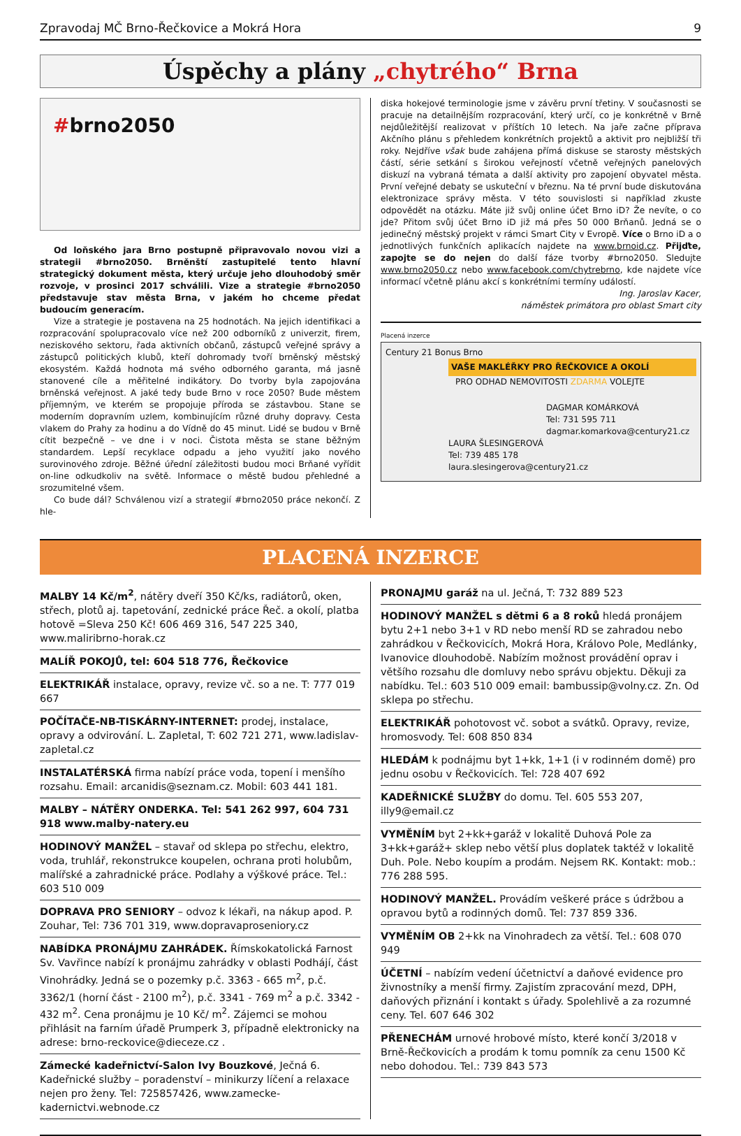Zpravodaj MČ Brno-Řečkovice a Mokrá Hora 9
Úspěchy a plány „chytrého“ Brna
#brno2050
Od loňského jara Brno postupně připravovalo novou vizi a strategii #brno2050. Brněnští zastupitelé tento hlavní strategický dokument města, který určuje jeho dlouhodobý směr rozvoje, v prosinci 2017 schválili. Vize a strategie #brno2050 představuje stav města Brna, v jakém ho chceme předat budoucím generacím.
Vize a strategie je postavena na 25 hodnotách. Na jejich identifikaci a rozpracování spolupracovalo více než 200 odborníků z univerzit, firem, neziskového sektoru, řada aktivních občanů, zástupců veřejné správy a zástupců politických klubů, kteří dohromady tvoří brněnský městský ekosystém. Každá hodnota má svého odborného garanta, má jasně stanovené cíle a měřitelné indikátory. Do tvorby byla zapojována brněnská veřejnost. A jaké tedy bude Brno v roce 2050? Bude městem příjemným, ve kterém se propojuje příroda se zástavbou. Stane se moderním dopravním uzlem, kombinujícím různé druhy dopravy. Cesta vlakem do Prahy za hodinu a do Vídně do 45 minut. Lidé se budou v Brně cítit bezpečně – ve dne i v noci. Čistota města se stane běžným standardem. Lepší recyklace odpadu a jeho využití jako nového surovinového zdroje. Běžné úřední záležitosti budou moci Brňané vyřídit on-line odkudkoliv na světě. Informace o městě budou přehledné a srozumitelné všem.
Co bude dál? Schválenou vizí a strategií #brno2050 práce nekončí. Z hle-
diska hokejové terminologie jsme v závěru první třetiny. V současnosti se pracuje na detailnějším rozpracování, který určí, co je konkrétně v Brně nejdůležitější realizovat v příštích 10 letech. Na jaře začne příprava Akčního plánu s přehledem konkrétních projektů a aktivit pro nejbližší tři roky. Nejdříve však bude zahájena přímá diskuse se starosty městských částí, série setkání s širokou veřejností včetně veřejných panelových diskuzí na vybraná témata a další aktivity pro zapojení obyvatel města. První veřejné debaty se uskuteční v březnu. Na té první bude diskutována elektronizace správy města. V této souvislosti si například zkuste odpovědět na otázku. Máte již svůj online účet Brno iD? Že nevíte, o co jde? Přitom svůj účet Brno iD již má přes 50 000 Brňanů. Jedná se o jedinečný městský projekt v rámci Smart City v Evropě. Více o Brno iD a o jednotlivých funkčních aplikacích najdete na www.brnoid.cz. Přijďte, zapojte se do nejen do další fáze tvorby #brno2050. Sledujte www.brno2050.cz nebo www.facebook.com/chytrebrno, kde najdete více informací včetně plánu akcí s konkrétními termíny událostí.
Ing. Jaroslav Kacer,
náměstek primátora pro oblast Smart city
Placená inzerce
Century 21 Bonus Brno
VAŠE MAKLÉŘKY PRO ŘEČKOVICE A OKOLÍ
PRO ODHAD NEMOVITOSTI ZDARMA VOLEJTE
DAGMAR KOMÁRKOVÁ
Tel: 731 595 711
dagmar.komarkova@century21.cz
LAURA ŠLESINGEROVÁ
Tel: 739 485 178
laura.slesingerova@century21.cz
PLACENÁ INZERCE
MALBY 14 Kč/m<sup>2</sup>, nátěry dveří 350 Kč/ks, radiátorů, oken, střech, plotů aj. tapetování, zednické práce Řeč. a okolí, platba hotově =Sleva 250 Kč! 606 469 316, 547 225 340, www.maliribrno-horak.cz
MALÍŘ POKOJŮ, tel: 604 518 776, Řečkovice
ELEKTRIKÁŘ instalace, opravy, revize vč. so a ne. T: 777 019 667
POČÍTAČE-NB-TISKÁRNY-INTERNET: prodej, instalace, opravy a odvirování. L. Zapletal, T: 602 721 271, www.ladislav-zapletal.cz
INSTALATÉRSKÁ firma nabízí práce voda, topení i menšího rozsahu. Email: arcanidis@seznam.cz. Mobil: 603 441 181.
MALBY – NÁTĚRY ONDERKA. Tel: 541 262 997, 604 731 918 www.malby-natery.eu
HODINOVÝ MANŽEL – stavař od sklepa po střechu, elektro, voda, truhlář, rekonstrukce koupelen, ochrana proti holubům, malířské a zahradnické práce. Podlahy a výškové práce. Tel.: 603 510 009
DOPRAVA PRO SENIORY – odvoz k lékaři, na nákup apod. P. Zouhar, Tel: 736 701 319, www.dopravaproseniory.cz
NABÍDKA PRONÁJMU ZAHRÁDEK. Římskokatolická Farnost Sv. Vavřince nabízí k pronájmu zahrádky v oblasti Podhájí, část Vinohrádky. Jedná se o pozemky p.č. 3363 - 665 m<sup>2</sup>, p.č. 3362/1 (horní část - 2100 m<sup>2</sup>), p.č. 3341 - 769 m<sup>2</sup> a p.č. 3342 - 432 m<sup>2</sup>. Cena pronájmu je 10 Kč/ m<sup>2</sup>. Zájemci se mohou přihlásit na farním úřadě Prumperk 3, případně elektronicky na adrese: brno-reckovice@dieceze.cz .
Zámecké kadeřnictví-Salon Ivy Bouzkové, Ječná 6. Kadeřnické služby – poradenství – minikurzy líčení a relaxace nejen pro ženy. Tel: 725857426, www.zamecke-kadernictvi.webnode.cz
PRONAJMU garáž na ul. Ječná, T: 732 889 523
HODINOVÝ MANŽEL s dětmi 6 a 8 roků hledá pronájem bytu 2+1 nebo 3+1 v RD nebo menší RD se zahradou nebo zahrádkou v Řečkovicích, Mokrá Hora, Královo Pole, Medlánky, Ivanovice dlouhodobě. Nabízím možnost provádění oprav i většího rozsahu dle domluvy nebo správu objektu. Děkuji za nabídku. Tel.: 603 510 009 email: bambussip@volny.cz. Zn. Od sklepa po střechu.
ELEKTRIKÁŘ pohotovost vč. sobot a svátků. Opravy, revize, hromosvody. Tel: 608 850 834
HLEDÁM k podnájmu byt 1+kk, 1+1 (i v rodinném domě) pro jednu osobu v Řečkovicích. Tel: 728 407 692
KADEŘNICKÉ SLUŽBY do domu. Tel. 605 553 207, illy9@email.cz
VYMĚNÍM byt 2+kk+garáž v lokalitě Duhová Pole za 3+kk+garáž+ sklep nebo větší plus doplatek taktéž v lokalitě Duh. Pole. Nebo koupím a prodám. Nejsem RK. Kontakt: mob.: 776 288 595.
HODINOVÝ MANŽEL. Provádím veškeré práce s údržbou a opravou bytů a rodinných domů. Tel: 737 859 336.
VYMĚNÍM OB 2+kk na Vinohradech za větší. Tel.: 608 070 949
ÚČETNÍ – nabízím vedení účetnictví a daňové evidence pro živnostníky a menší firmy. Zajistím zpracování mezd, DPH, daňových přiznání i kontakt s úřady. Spolehlivě a za rozumné ceny. Tel. 607 646 302
PŘENECHÁM urnové hrobové místo, které končí 3/2018 v Brně-Řečkovicích a prodám k tomu pomník za cenu 1500 Kč nebo dohodou. Tel.: 739 843 573